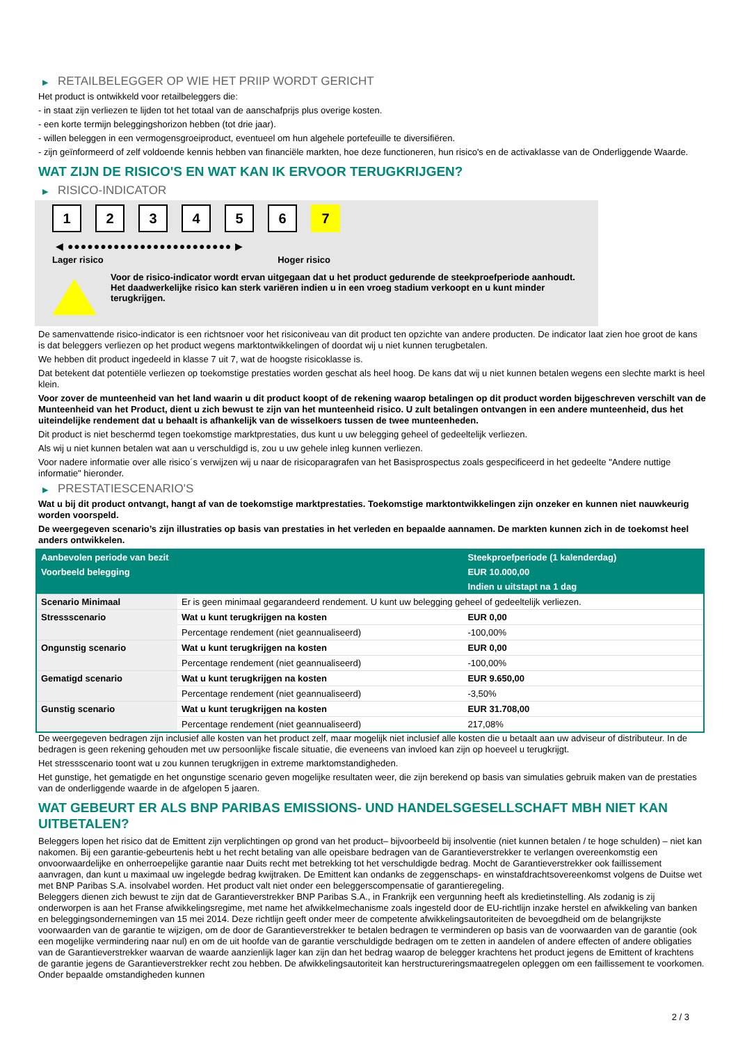▶ RETAILBELEGGER OP WIE HET PRIIP WORDT GERICHT
Het product is ontwikkeld voor retailbeleggers die:
- in staat zijn verliezen te lijden tot het totaal van de aanschafprijs plus overige kosten.
- een korte termijn beleggingshorizon hebben (tot drie jaar).
- willen beleggen in een vermogensgroeiproduct, eventueel om hun algehele portefeuille te diversifiëren.
- zijn geïnformeerd of zelf voldoende kennis hebben van financiële markten, hoe deze functioneren, hun risico's en de activaklasse van de Onderliggende Waarde.
WAT ZIJN DE RISICO'S EN WAT KAN IK ERVOOR TERUGKRIJGEN?
▶ RISICO-INDICATOR
1 2 3 4 5 6 7
◀ ●●●●●●●●●●●●●●●●●●●●●●●●● ▶
Lager risico Hoger risico
Voor de risico-indicator wordt ervan uitgegaan dat u het product gedurende de steekproefperiode aanhoudt.
Het daadwerkelijke risico kan sterk variëren indien u in een vroeg stadium verkoopt en u kunt minder terugkrijgen.
De samenvattende risico-indicator is een richtsnoer voor het risiconiveau van dit product ten opzichte van andere producten. De indicator laat zien hoe groot de kans is dat beleggers verliezen op het product wegens marktontwikkelingen of doordat wij u niet kunnen terugbetalen.
We hebben dit product ingedeeld in klasse 7 uit 7, wat de hoogste risicoklasse is.
Dat betekent dat potentiële verliezen op toekomstige prestaties worden geschat als heel hoog. De kans dat wij u niet kunnen betalen wegens een slechte markt is heel klein.
Voor zover de munteenheid van het land waarin u dit product koopt of de rekening waarop betalingen op dit product worden bijgeschreven verschilt van de Munteenheid van het Product, dient u zich bewust te zijn van het munteenheid risico. U zult betalingen ontvangen in een andere munteenheid, dus het uiteindelijke rendement dat u behaalt is afhankelijk van de wisselkoers tussen de twee munteenheden.
Dit product is niet beschermd tegen toekomstige marktprestaties, dus kunt u uw belegging geheel of gedeeltelijk verliezen.
Als wij u niet kunnen betalen wat aan u verschuldigd is, zou u uw gehele inleg kunnen verliezen.
Voor nadere informatie over alle risico´s verwijzen wij u naar de risicoparagrafen van het Basisprospectus zoals gespecificeerd in het gedeelte "Andere nuttige informatie" hieronder.
▶ PRESTATIESCENARIO'S
Wat u bij dit product ontvangt, hangt af van de toekomstige marktprestaties. Toekomstige marktontwikkelingen zijn onzeker en kunnen niet nauwkeurig worden voorspeld.
De weergegeven scenario’s zijn illustraties op basis van prestaties in het verleden en bepaalde aannamen. De markten kunnen zich in de toekomst heel anders ontwikkelen.
| Aanbevolen periode van bezit | | Steekproefperiode (1 kalenderdag) |
| --- | --- | --- |
| Voorbeeld belegging | | EUR 10.000,00 |
| | | Indien u uitstapt na 1 dag |
| Scenario Minimaal | Er is geen minimaal gegarandeerd rendement. U kunt uw belegging geheel of gedeeltelijk verliezen. | |
| Stressscenario | Wat u kunt terugkrijgen na kosten | EUR 0,00 |
| | Percentage rendement (niet geannualiseerd) | -100,00% |
| Ongunstig scenario | Wat u kunt terugkrijgen na kosten | EUR 0,00 |
| | Percentage rendement (niet geannualiseerd) | -100,00% |
| Gematigd scenario | Wat u kunt terugkrijgen na kosten | EUR 9.650,00 |
| | Percentage rendement (niet geannualiseerd) | -3,50% |
| Gunstig scenario | Wat u kunt terugkrijgen na kosten | EUR 31.708,00 |
| | Percentage rendement (niet geannualiseerd) | 217,08% |
De weergegeven bedragen zijn inclusief alle kosten van het product zelf, maar mogelijk niet inclusief alle kosten die u betaalt aan uw adviseur of distributeur. In de bedragen is geen rekening gehouden met uw persoonlijke fiscale situatie, die eveneens van invloed kan zijn op hoeveel u terugkrijgt.
Het stressscenario toont wat u zou kunnen terugkrijgen in extreme marktomstandigheden.
Het gunstige, het gematigde en het ongunstige scenario geven mogelijke resultaten weer, die zijn berekend op basis van simulaties gebruik maken van de prestaties van de onderliggende waarde in de afgelopen 5 jaaren.
WAT GEBEURT ER ALS BNP PARIBAS EMISSIONS- UND HANDELSGESELLSCHAFT MBH NIET KAN UITBETALEN?
Beleggers lopen het risico dat de Emittent zijn verplichtingen op grond van het product– bijvoorbeeld bij insolventie (niet kunnen betalen / te hoge schulden) – niet kan nakomen. Bij een garantie-gebeurtenis hebt u het recht betaling van alle opeisbare bedragen van de Garantieverstrekker te verlangen overeenkomstig een onvoorwaardelijke en onherroepelijke garantie naar Duits recht met betrekking tot het verschuldigde bedrag. Mocht de Garantieverstrekker ook faillissement aanvragen, dan kunt u maximaal uw ingelegde bedrag kwijtraken. De Emittent kan ondanks de zeggenschaps- en winstafdrachtsovereenkomst volgens de Duitse wet met BNP Paribas S.A. insolvabel worden. Het product valt niet onder een beleggerscompensatie of garantieregeling.
Beleggers dienen zich bewust te zijn dat de Garantieverstrekker BNP Paribas S.A., in Frankrijk een vergunning heeft als kredietinstelling. Als zodanig is zij onderworpen is aan het Franse afwikkelingsregime, met name het afwikkelmechanisme zoals ingesteld door de EU-richtlijn inzake herstel en afwikkeling van banken en beleggingsondernemingen van 15 mei 2014. Deze richtlijn geeft onder meer de competente afwikkelingsautoriteiten de bevoegdheid om de belangrijkste voorwaarden van de garantie te wijzigen, om de door de Garantieverstrekker te betalen bedragen te verminderen op basis van de voorwaarden van de garantie (ook een mogelijke vermindering naar nul) en om de uit hoofde van de garantie verschuldigde bedragen om te zetten in aandelen of andere effecten of andere obligaties van de Garantieverstrekker waarvan de waarde aanzienlijk lager kan zijn dan het bedrag waarop de belegger krachtens het product jegens de Emittent of krachtens de garantie jegens de Garantieverstrekker recht zou hebben. De afwikkelingsautoriteit kan herstructureringsmaatregelen opleggen om een faillissement te voorkomen. Onder bepaalde omstandigheden kunnen
2 / 3